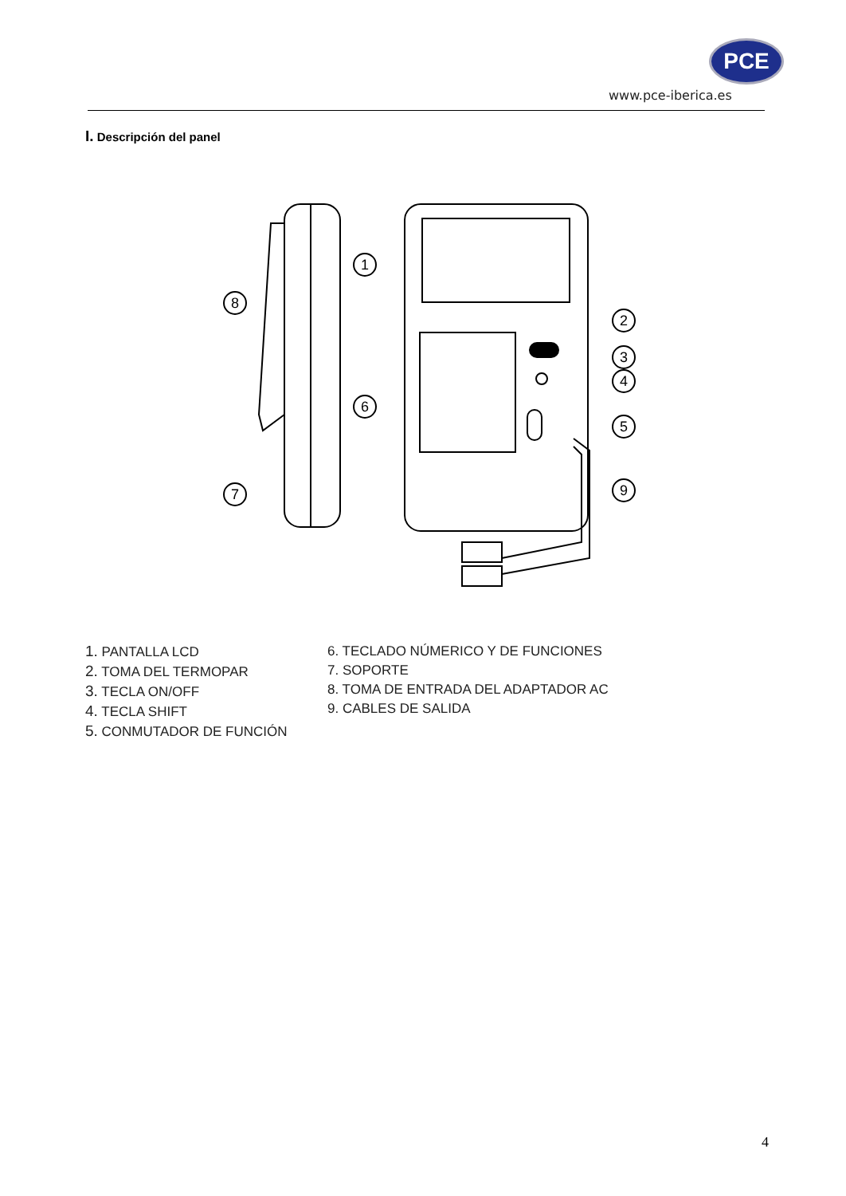PCE
www.pce-iberica.es
I. Descripción del panel
8
7
1
2
3
4
5
6
9
1. PANTALLA LCD
2. TOMA DEL TERMOPAR
3. TECLA ON/OFF
4. TECLA SHIFT
5. CONMUTADOR DE FUNCIÓN
6. TECLADO NÚMERICO Y DE FUNCIONES
7. SOPORTE
8. TOMA DE ENTRADA DEL ADAPTADOR AC
9. CABLES DE SALIDA
4